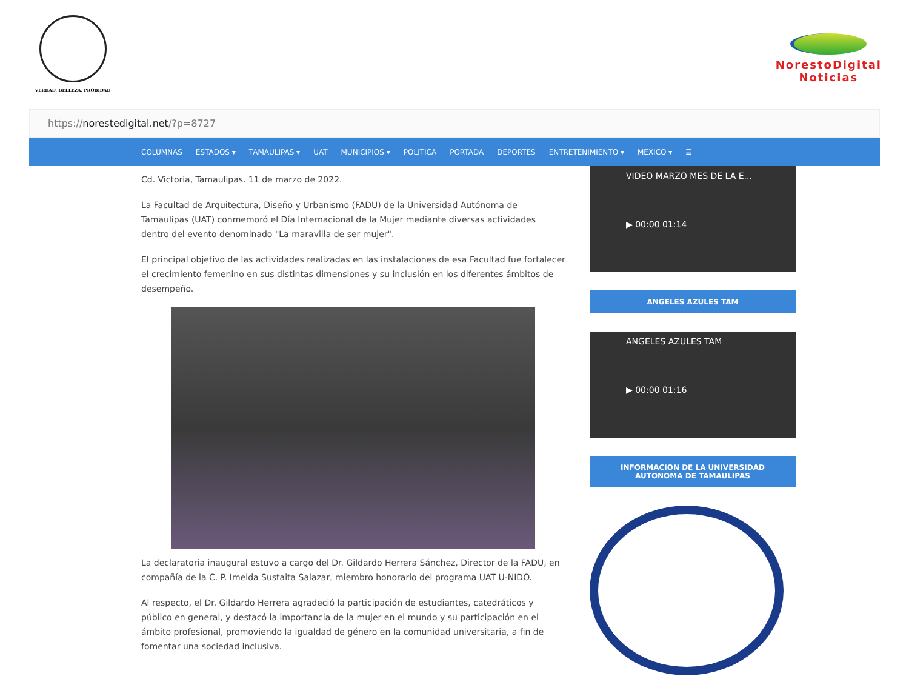VERDAD, BELLEZA, PROBIDAD
NorestoDigital
Noticias
https:// norestedigital.net /?p=8727
COLUMNAS ESTADOS ▾ TAMAULIPAS ▾ UAT MUNICIPIOS ▾ POLITICA PORTADA DEPORTES ENTRETENIMIENTO ▾ MEXICO ▾ ☰
Cd. Victoria, Tamaulipas. 11 de marzo de 2022.
La Facultad de Arquitectura, Diseño y Urbanismo (FADU) de la Universidad Autónoma de Tamaulipas (UAT) conmemoró el Día Internacional de la Mujer mediante diversas actividades dentro del evento denominado "La maravilla de ser mujer".
El principal objetivo de las actividades realizadas en las instalaciones de esa Facultad fue fortalecer el crecimiento femenino en sus distintas dimensiones y su inclusión en los diferentes ámbitos de desempeño.
La declaratoria inaugural estuvo a cargo del Dr. Gildardo Herrera Sánchez, Director de la FADU, en compañía de la C. P. Imelda Sustaita Salazar, miembro honorario del programa UAT U-NIDO.
Al respecto, el Dr. Gildardo Herrera agradeció la participación de estudiantes, catedráticos y público en general, y destacó la importancia de la mujer en el mundo y su participación en el ámbito profesional, promoviendo la igualdad de género en la comunidad universitaria, a fin de fomentar una sociedad inclusiva.
VIDEO MARZO MES DE LA E...
▶ 00:00 01:14
ANGELES AZULES TAM
ANGELES AZULES TAM
▶ 00:00 01:16
INFORMACION DE LA UNIVERSIDAD AUTONOMA DE TAMAULIPAS